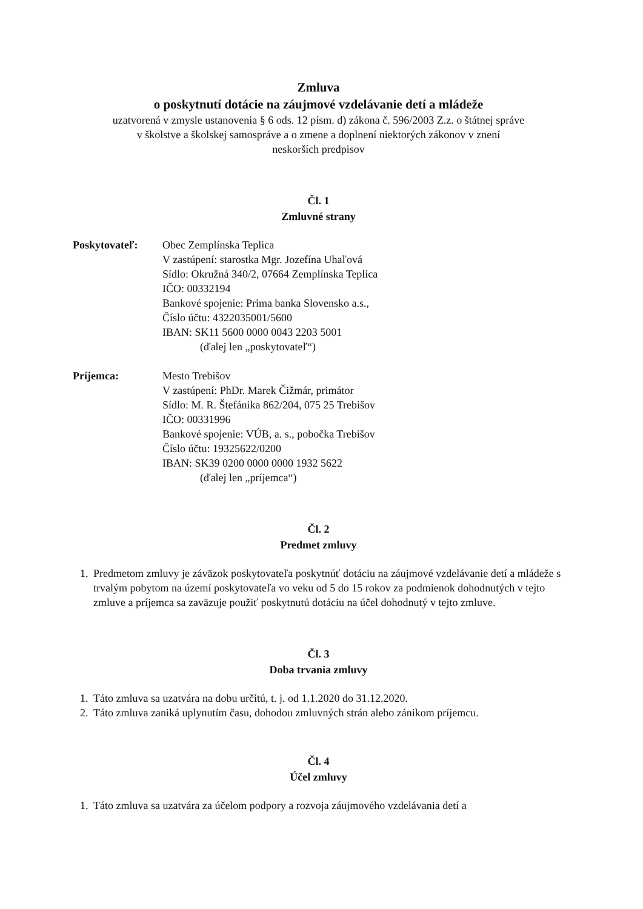Zmluva
o poskytnutí dotácie na záujmové vzdelávanie detí a mládeže
uzatvorená v zmysle ustanovenia § 6 ods. 12 písm. d) zákona č. 596/2003 Z.z. o štátnej správe
v školstve a školskej samospráve a o zmene a doplnení niektorých zákonov v znení
neskorších predpisov
Čl. 1
Zmluvné strany
Poskytovateľ: Obec Zemplínska Teplica
V zastúpení: starostka Mgr. Jozefína Uhaľová
Sídlo: Okružná 340/2, 07664 Zemplínska Teplica
IČO: 00332194
Bankové spojenie: Prima banka Slovensko a.s.,
Číslo účtu: 4322035001/5600
IBAN: SK11 5600 0000 0043 2203 5001
(ďalej len „poskytovateľ“)
Príjemca: Mesto Trebišov
V zastúpení: PhDr. Marek Čižmár, primátor
Sídlo: M. R. Štefánika 862/204, 075 25 Trebišov
IČO: 00331996
Bankové spojenie: VÚB, a. s., pobočka Trebišov
Číslo účtu: 19325622/0200
IBAN: SK39 0200 0000 0000 1932 5622
(ďalej len „príjemca“)
Čl. 2
Predmet zmluvy
1. Predmetom zmluvy je záväzok poskytovateľa poskytnúť dotáciu na záujmové vzdelávanie detí a mládeže s trvalým pobytom na území poskytovateľa vo veku od 5 do 15 rokov za podmienok dohodnutých v tejto zmluve a príjemca sa zaväzuje použiť poskytnutú dotáciu na účel dohodnutý v tejto zmluve.
Čl. 3
Doba trvania zmluvy
1. Táto zmluva sa uzatvára na dobu určitú, t. j. od 1.1.2020 do 31.12.2020.
2. Táto zmluva zaniká uplynutím času, dohodou zmluvných strán alebo zánikom príjemcu.
Čl. 4
Účel zmluvy
1. Táto zmluva sa uzatvára za účelom podpory a rozvoja záujmového vzdelávania detí a